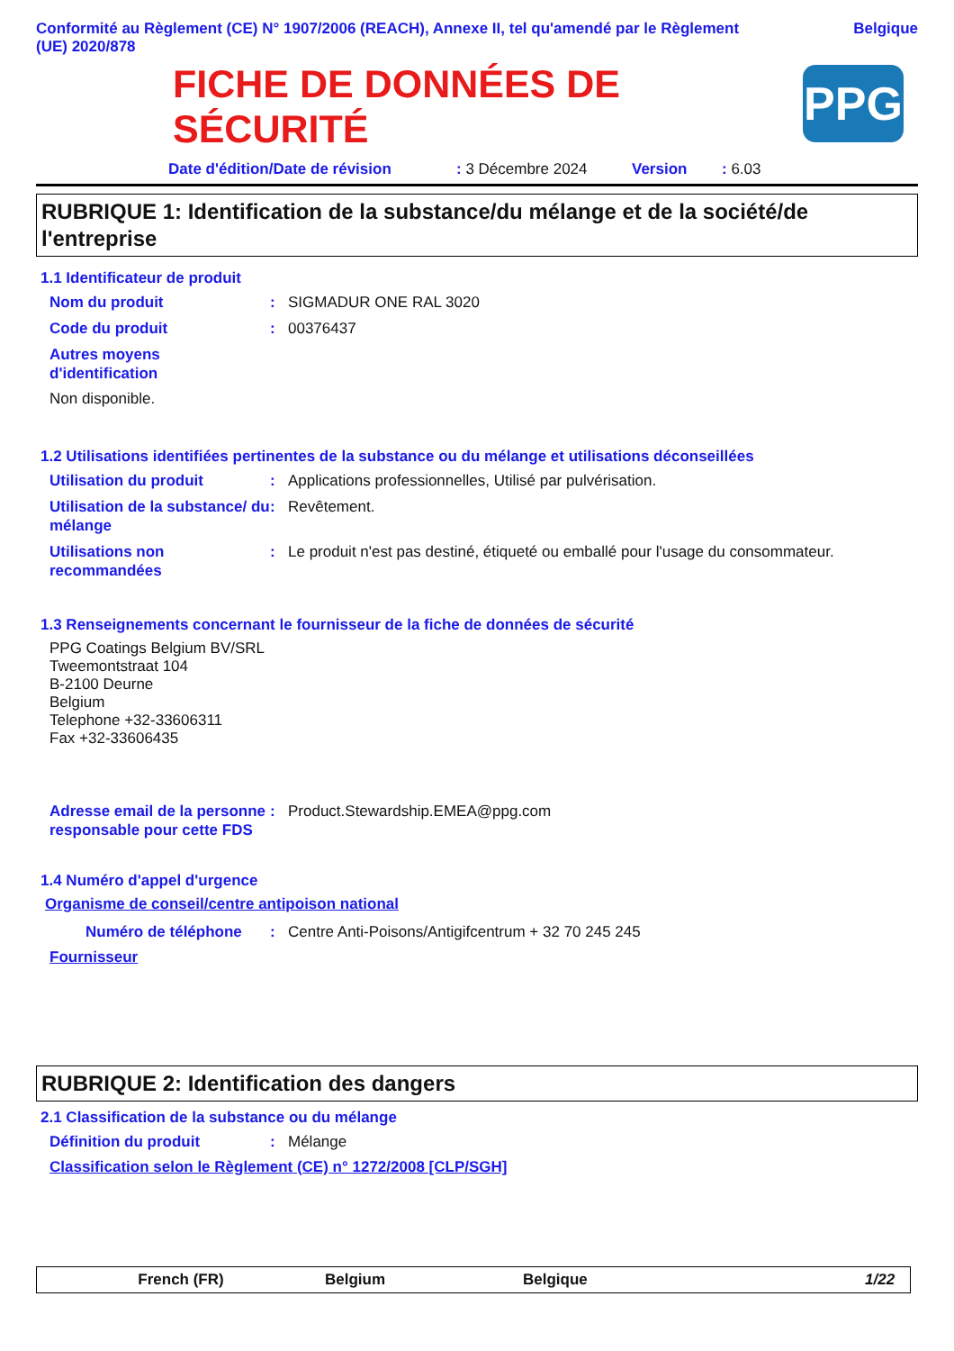Conformité au Règlement (CE) N° 1907/2006 (REACH), Annexe II, tel qu'amendé par le Règlement (UE) 2020/878
Belgique
FICHE DE DONNÉES DE
SÉCURITÉ
PPG
Date d'édition/Date de révision: 3 Décembre 2024 Version: 6.03
RUBRIQUE 1: Identification de la substance/du mélange et de la société/de l'entreprise
1.1 Identificateur de produit
Nom du produit: SIGMADUR ONE RAL 3020
Code du produit: 00376437
Autres moyens d'identification
Non disponible.
1.2 Utilisations identifiées pertinentes de la substance ou du mélange et utilisations déconseillées
Utilisation du produit: Applications professionnelles, Utilisé par pulvérisation.
Utilisation de la substance/ du mélange: Revêtement.
Utilisations non recommandées: Le produit n'est pas destiné, étiqueté ou emballé pour l'usage du consommateur.
1.3 Renseignements concernant le fournisseur de la fiche de données de sécurité
PPG Coatings Belgium BV/SRL
Tweemontstraat 104
B-2100 Deurne
Belgium
Telephone +32-33606311
Fax +32-33606435
Adresse email de la personne responsable pour cette FDS: Product.Stewardship.EMEA@ppg.com
1.4 Numéro d'appel d'urgence
Organisme de conseil/centre antipoison national
Numéro de téléphone: Centre Anti-Poisons/Antigifcentrum + 32 70 245 245
Fournisseur
RUBRIQUE 2: Identification des dangers
2.1 Classification de la substance ou du mélange
Définition du produit: Mélange
Classification selon le Règlement (CE) n° 1272/2008 [CLP/SGH]
French (FR) Belgium Belgique 1/22